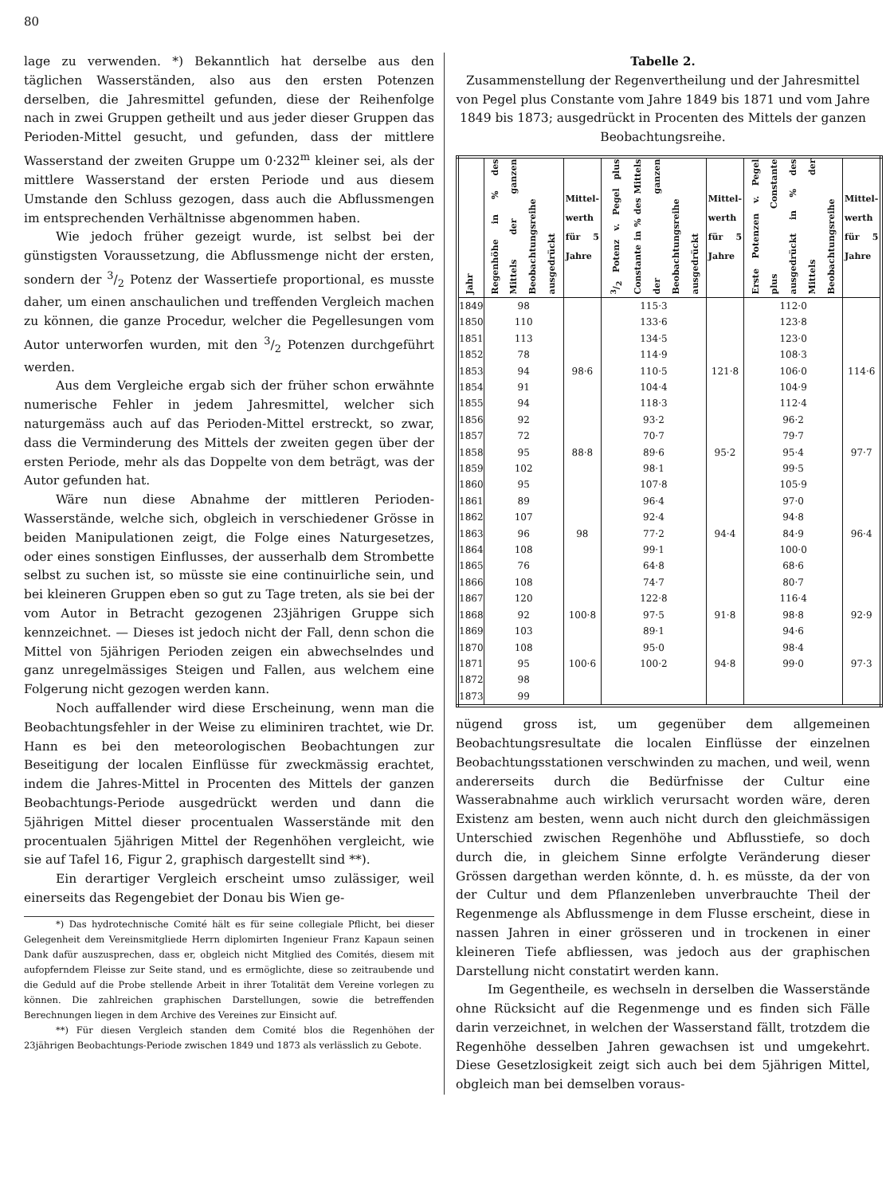80
lage zu verwenden. *) Bekanntlich hat derselbe aus den täglichen Wasserständen, also aus den ersten Potenzen derselben, die Jahresmittel gefunden, diese der Reihenfolge nach in zwei Gruppen getheilt und aus jeder dieser Gruppen das Perioden-Mittel gesucht, und gefunden, dass der mittlere Wasserstand der zweiten Gruppe um 0·232<sup>m</sup> kleiner sei, als der mittlere Wasserstand der ersten Periode und aus diesem Umstande den Schluss gezogen, dass auch die Abflussmengen im entsprechenden Verhältnisse abgenommen haben.
Wie jedoch früher gezeigt wurde, ist selbst bei der günstigsten Voraussetzung, die Abflussmenge nicht der ersten, sondern der 3/2 Potenz der Wassertiefe proportional, es musste daher, um einen anschaulichen und treffenden Vergleich machen zu können, die ganze Procedur, welcher die Pegellesungen vom Autor unterworfen wurden, mit den 3/2 Potenzen durchgeführt werden.
Aus dem Vergleiche ergab sich der früher schon erwähnte numerische Fehler in jedem Jahresmittel, welcher sich naturgemäss auch auf das Perioden-Mittel erstreckt, so zwar, dass die Verminderung des Mittels der zweiten gegen über der ersten Periode, mehr als das Doppelte von dem beträgt, was der Autor gefunden hat.
Wäre nun diese Abnahme der mittleren Perioden-Wasserstände, welche sich, obgleich in verschiedener Grösse in beiden Manipulationen zeigt, die Folge eines Naturgesetzes, oder eines sonstigen Einflusses, der ausserhalb dem Strombette selbst zu suchen ist, so müsste sie eine continuirliche sein, und bei kleineren Gruppen eben so gut zu Tage treten, als sie bei der vom Autor in Betracht gezogenen 23jährigen Gruppe sich kennzeichnet. — Dieses ist jedoch nicht der Fall, denn schon die Mittel von 5jährigen Perioden zeigen ein abwechselndes und ganz unregelmässiges Steigen und Fallen, aus welchem eine Folgerung nicht gezogen werden kann.
Noch auffallender wird diese Erscheinung, wenn man die Beobachtungsfehler in der Weise zu eliminiren trachtet, wie Dr. Hann es bei den meteorologischen Beobachtungen zur Beseitigung der localen Einflüsse für zweckmässig erachtet, indem die Jahres-Mittel in Procenten des Mittels der ganzen Beobachtungs-Periode ausgedrückt werden und dann die 5jährigen Mittel dieser procentualen Wasserstände mit den procentualen 5jährigen Mittel der Regenhöhen vergleicht, wie sie auf Tafel 16, Figur 2, graphisch dargestellt sind **).
Ein derartiger Vergleich erscheint umso zulässiger, weil einerseits das Regengebiet der Donau bis Wien ge-
*) Das hydrotechnische Comité hält es für seine collegiale Pflicht, bei dieser Gelegenheit dem Vereinsmitgliede Herrn diplomirten Ingenieur Franz Kapaun seinen Dank dafür auszusprechen, dass er, obgleich nicht Mitglied des Comités, diesem mit aufopferndem Fleisse zur Seite stand, und es ermöglichte, diese so zeitraubende und die Geduld auf die Probe stellende Arbeit in ihrer Totalität dem Vereine vorlegen zu können. Die zahlreichen graphischen Darstellungen, sowie die betreffenden Berechnungen liegen in dem Archive des Vereines zur Einsicht auf.
**) Für diesen Vergleich standen dem Comité blos die Regenhöhen der 23jährigen Beobachtungs-Periode zwischen 1849 und 1873 als verlässlich zu Gebote.
Tabelle 2.
Zusammenstellung der Regenvertheilung und der Jahresmittel von Pegel plus Constante vom Jahre 1849 bis 1871 und vom Jahre 1849 bis 1873; ausgedrückt in Procenten des Mittels der ganzen Beobachtungsreihe.
| Jahr | Regenhöhe in % des Mittels der ganzen Beobachtungsreihe ausgedrückt | Mittel-werth für 5 Jahre | 3/2 Potenz v. Pegel plus Constante in % des Mittels der ganzen Beobachtungsreihe ausgedrückt | Mittel-werth für 5 Jahre | Erste Potenzen v. Pegel plus Constante ausgedrückt in % des Mittels der Beobachtungsreihe | Mittel-werth für 5 Jahre |
| --- | --- | --- | --- | --- | --- | --- |
| 1849 1850 1851 1852 1853 1854 1855 1856 1857 1858 1859 1860 1861 1862 1863 1864 1865 1866 1867 1868 1869 1870 1871 1872 1873 | 98 110 113 78 94 91 94 92 72 95 102 95 89 107 96 108 76 108 120 92 103 108 95 98 99 | 98·6 88·8 98 100·8 100·6 | 115·3 133·6 134·5 114·9 110·5 104·4 118·3 93·2 70·7 89·6 98·1 107·8 96·4 92·4 77·2 99·1 64·8 74·7 122·8 97·5 89·1 95·0 100·2 | 121·8 95·2 94·4 91·8 94·8 | 112·0 123·8 123·0 108·3 106·0 104·9 112·4 96·2 79·7 95·4 99·5 105·9 97·0 94·8 84·9 100·0 68·6 80·7 116·4 98·8 94·6 98·4 99·0 | 114·6 97·7 96·4 92·9 97·3 |
nügend gross ist, um gegenüber dem allgemeinen Beobachtungsresultate die localen Einflüsse der einzelnen Beobachtungsstationen verschwinden zu machen, und weil, wenn andererseits durch die Bedürfnisse der Cultur eine Wasserabnahme auch wirklich verursacht worden wäre, deren Existenz am besten, wenn auch nicht durch den gleichmässigen Unterschied zwischen Regenhöhe und Abflusstiefe, so doch durch die, in gleichem Sinne erfolgte Veränderung dieser Grössen dargethan werden könnte, d. h. es müsste, da der von der Cultur und dem Pflanzenleben unverbrauchte Theil der Regenmenge als Abflussmenge in dem Flusse erscheint, diese in nassen Jahren in einer grösseren und in trockenen in einer kleineren Tiefe abfliessen, was jedoch aus der graphischen Darstellung nicht constatirt werden kann.
Im Gegentheile, es wechseln in derselben die Wasserstände ohne Rücksicht auf die Regenmenge und es finden sich Fälle darin verzeichnet, in welchen der Wasserstand fällt, trotzdem die Regenhöhe desselben Jahren gewachsen ist und umgekehrt. Diese Gesetzlosigkeit zeigt sich auch bei dem 5jährigen Mittel, obgleich man bei demselben voraus-